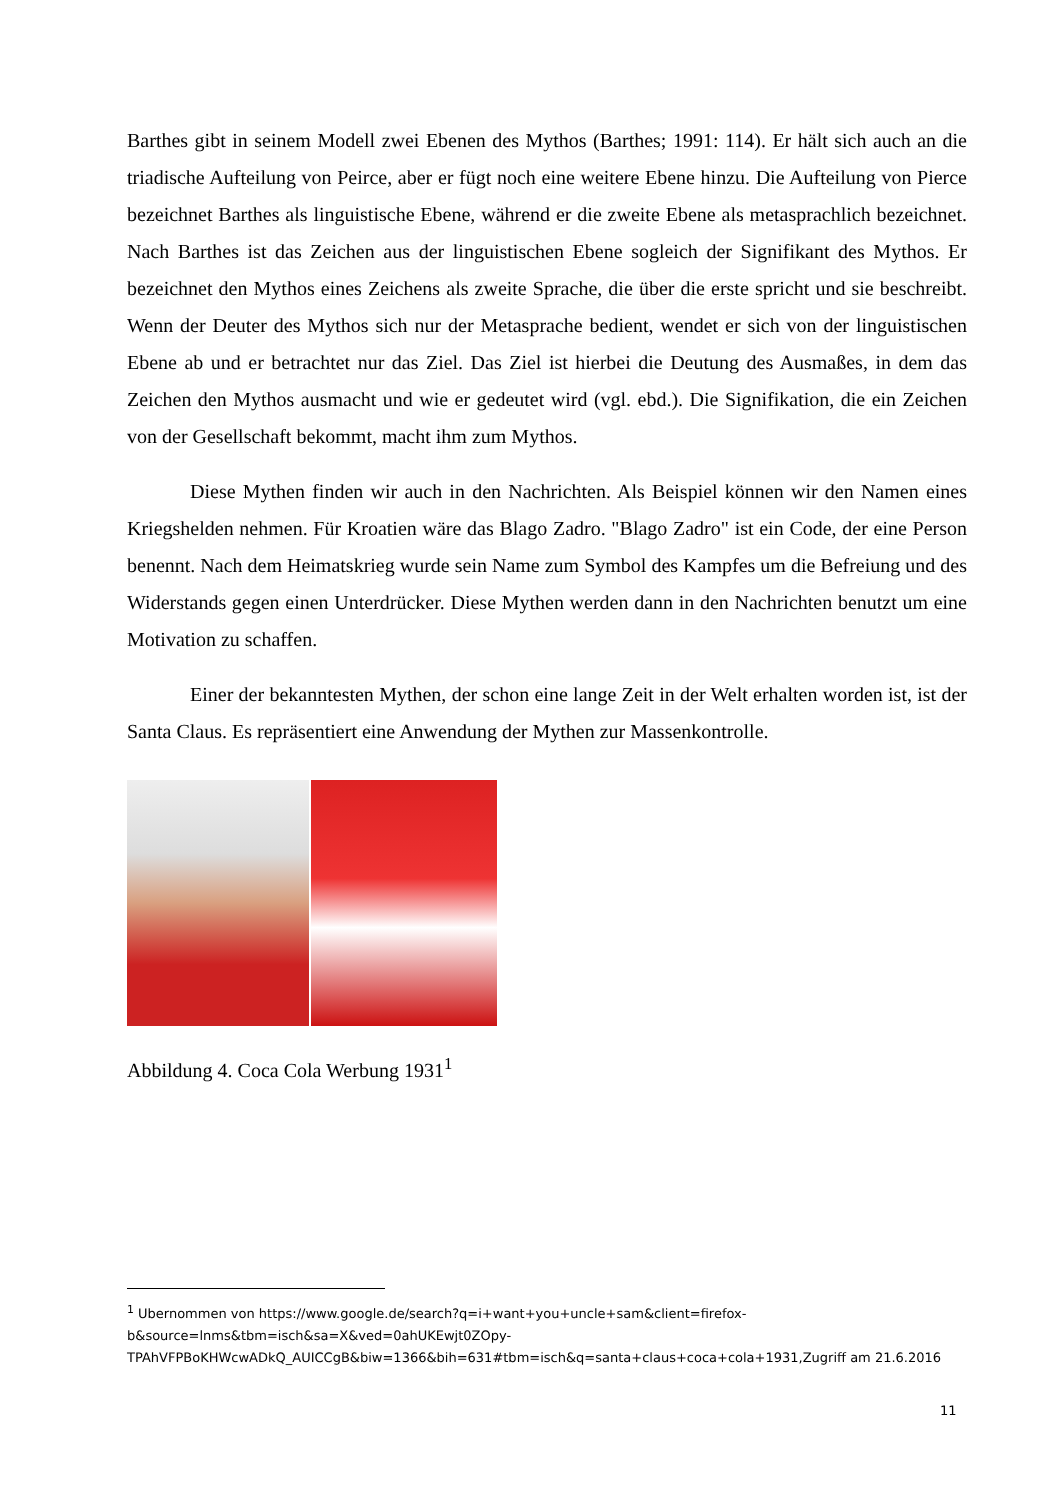Barthes gibt in seinem Modell zwei Ebenen des Mythos (Barthes; 1991: 114). Er hält sich auch an die triadische Aufteilung von Peirce, aber er fügt noch eine weitere Ebene hinzu. Die Aufteilung von Pierce bezeichnet Barthes als linguistische Ebene, während er die zweite Ebene als metasprachlich bezeichnet. Nach Barthes ist das Zeichen aus der linguistischen Ebene sogleich der Signifikant des Mythos. Er bezeichnet den Mythos eines Zeichens als zweite Sprache, die über die erste spricht und sie beschreibt. Wenn der Deuter des Mythos sich nur der Metasprache bedient, wendet er sich von der linguistischen Ebene ab und er betrachtet nur das Ziel. Das Ziel ist hierbei die Deutung des Ausmaßes, in dem das Zeichen den Mythos ausmacht und wie er gedeutet wird (vgl. ebd.). Die Signifikation, die ein Zeichen von der Gesellschaft bekommt, macht ihm zum Mythos.
Diese Mythen finden wir auch in den Nachrichten. Als Beispiel können wir den Namen eines Kriegshelden nehmen. Für Kroatien wäre das Blago Zadro. "Blago Zadro" ist ein Code, der eine Person benennt. Nach dem Heimatskrieg wurde sein Name zum Symbol des Kampfes um die Befreiung und des Widerstands gegen einen Unterdrücker. Diese Mythen werden dann in den Nachrichten benutzt um eine Motivation zu schaffen.
Einer der bekanntesten Mythen, der schon eine lange Zeit in der Welt erhalten worden ist, ist der Santa Claus. Es repräsentiert eine Anwendung der Mythen zur Massenkontrolle.
Abbildung 4. Coca Cola Werbung 1931<sup>1</sup>
<sup>1</sup> Ubernommen von https://www.google.de/search?q=i+want+you+uncle+sam&client=firefox-b&source=lnms&tbm=isch&sa=X&ved=0ahUKEwjt0ZOpy-TPAhVFPBoKHWcwADkQ_AUICCgB&biw=1366&bih=631#tbm=isch&q=santa+claus+coca+cola+1931,Zugriff am 21.6.2016
11